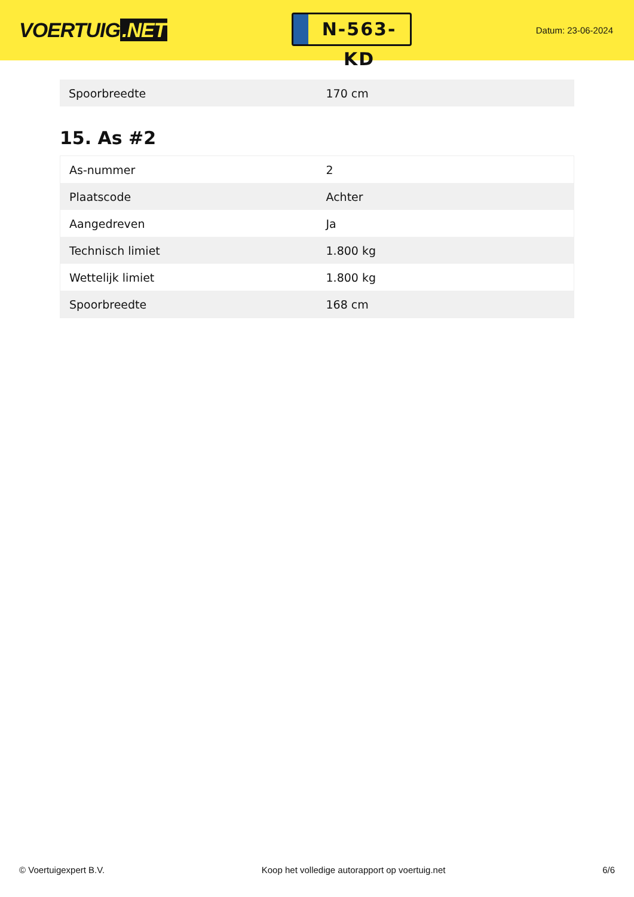VOERTUIG.NET
N-563-KD
Datum: 23-06-2024
| Spoorbreedte | 170 cm |
15. As #2
| As-nummer | 2 |
| Plaatscode | Achter |
| Aangedreven | Ja |
| Technisch limiet | 1.800 kg |
| Wettelijk limiet | 1.800 kg |
| Spoorbreedte | 168 cm |
© Voertuigexpert B.V. Koop het volledige autorapport op voertuig.net 6/6